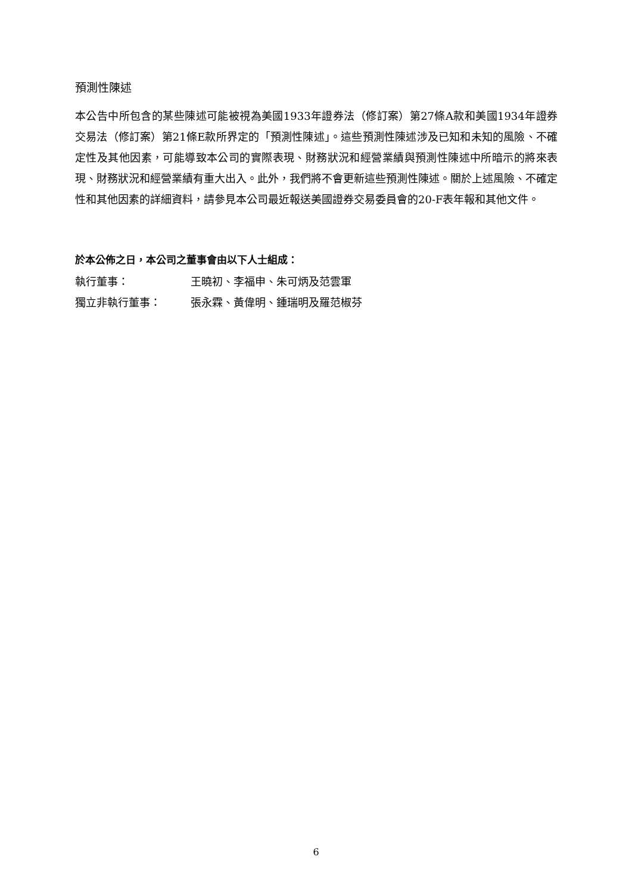預測性陳述
本公告中所包含的某些陳述可能被視為美國1933年證券法（修訂案）第27條A款和美國1934年證券交易法（修訂案）第21條E款所界定的「預測性陳述」。這些預測性陳述涉及已知和未知的風險、不確定性及其他因素，可能導致本公司的實際表現、財務狀況和經營業績與預測性陳述中所暗示的將來表現、財務狀況和經營業績有重大出入。此外，我們將不會更新這些預測性陳述。關於上述風險、不確定性和其他因素的詳細資料，請參見本公司最近報送美國證券交易委員會的20-F表年報和其他文件。
於本公佈之日，本公司之董事會由以下人士組成：
執行董事： 王曉初、李福申、朱可炳及范雲軍
獨立非執行董事： 張永霖、黃偉明、鍾瑞明及羅范椒芬
6